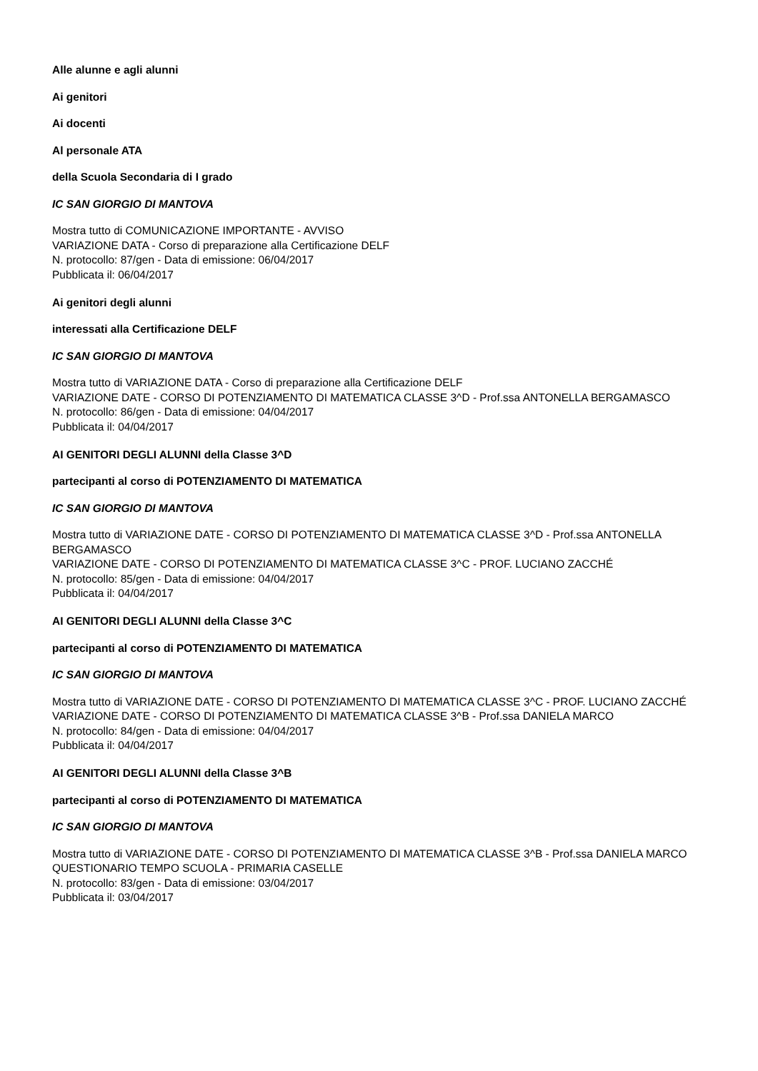Alle alunne e agli alunni
Ai genitori
Ai docenti
Al personale ATA
della Scuola Secondaria di I grado
IC SAN GIORGIO DI MANTOVA
Mostra tutto di COMUNICAZIONE IMPORTANTE - AVVISO
VARIAZIONE DATA - Corso di preparazione alla Certificazione DELF
N. protocollo: 87/gen - Data di emissione: 06/04/2017
Pubblicata il: 06/04/2017
Ai genitori degli alunni
interessati alla Certificazione DELF
IC SAN GIORGIO DI MANTOVA
Mostra tutto di VARIAZIONE DATA - Corso di preparazione alla Certificazione DELF
VARIAZIONE DATE - CORSO DI POTENZIAMENTO DI MATEMATICA CLASSE 3^D - Prof.ssa ANTONELLA BERGAMASCO
N. protocollo: 86/gen - Data di emissione: 04/04/2017
Pubblicata il: 04/04/2017
AI GENITORI DEGLI ALUNNI della Classe 3^D
partecipanti al corso di POTENZIAMENTO DI MATEMATICA
IC SAN GIORGIO DI MANTOVA
Mostra tutto di VARIAZIONE DATE - CORSO DI POTENZIAMENTO DI MATEMATICA CLASSE 3^D - Prof.ssa ANTONELLA BERGAMASCO
VARIAZIONE DATE - CORSO DI POTENZIAMENTO DI MATEMATICA CLASSE 3^C - PROF. LUCIANO ZACCHÉ
N. protocollo: 85/gen - Data di emissione: 04/04/2017
Pubblicata il: 04/04/2017
AI GENITORI DEGLI ALUNNI della Classe 3^C
partecipanti al corso di POTENZIAMENTO DI MATEMATICA
IC SAN GIORGIO DI MANTOVA
Mostra tutto di VARIAZIONE DATE - CORSO DI POTENZIAMENTO DI MATEMATICA CLASSE 3^C - PROF. LUCIANO ZACCHÉ
VARIAZIONE DATE - CORSO DI POTENZIAMENTO DI MATEMATICA CLASSE 3^B - Prof.ssa DANIELA MARCO
N. protocollo: 84/gen - Data di emissione: 04/04/2017
Pubblicata il: 04/04/2017
AI GENITORI DEGLI ALUNNI della Classe 3^B
partecipanti al corso di POTENZIAMENTO DI MATEMATICA
IC SAN GIORGIO DI MANTOVA
Mostra tutto di VARIAZIONE DATE - CORSO DI POTENZIAMENTO DI MATEMATICA CLASSE 3^B - Prof.ssa DANIELA MARCO
QUESTIONARIO TEMPO SCUOLA - PRIMARIA CASELLE
N. protocollo: 83/gen - Data di emissione: 03/04/2017
Pubblicata il: 03/04/2017